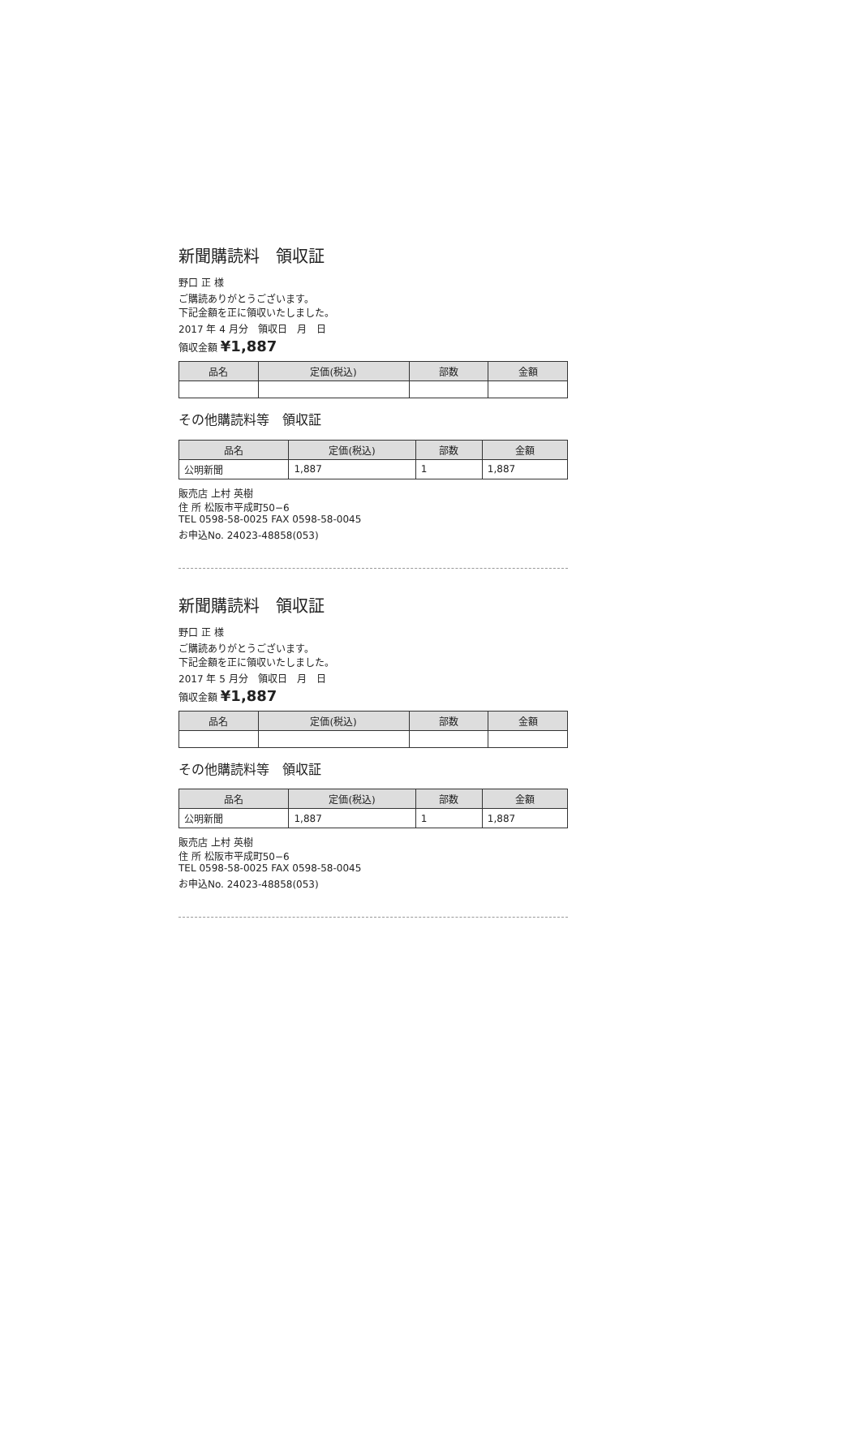新聞購読料　領収証
野口 正 様
ご購読ありがとうございます。
下記金額を正に領収いたしました。
2017 年 4 月分　領収日　月　日
領収金額 ¥1,887
| 品名 | 定価(税込) | 部数 | 金額 |
| --- | --- | --- | --- |
その他購読料等　領収証
| 品名 | 定価(税込) | 部数 | 金額 |
| --- | --- | --- | --- |
| 公明新聞 | 1,887 | 1 | 1,887 |
販売店 上村 英樹
住 所 松阪市平成町50−6
TEL 0598-58-0025 FAX 0598-58-0045
お申込No. 24023-48858(053)
新聞購読料　領収証
野口 正 様
ご購読ありがとうございます。
下記金額を正に領収いたしました。
2017 年 5 月分　領収日　月　日
領収金額 ¥1,887
| 品名 | 定価(税込) | 部数 | 金額 |
| --- | --- | --- | --- |
その他購読料等　領収証
| 品名 | 定価(税込) | 部数 | 金額 |
| --- | --- | --- | --- |
| 公明新聞 | 1,887 | 1 | 1,887 |
販売店 上村 英樹
住 所 松阪市平成町50−6
TEL 0598-58-0025 FAX 0598-58-0045
お申込No. 24023-48858(053)